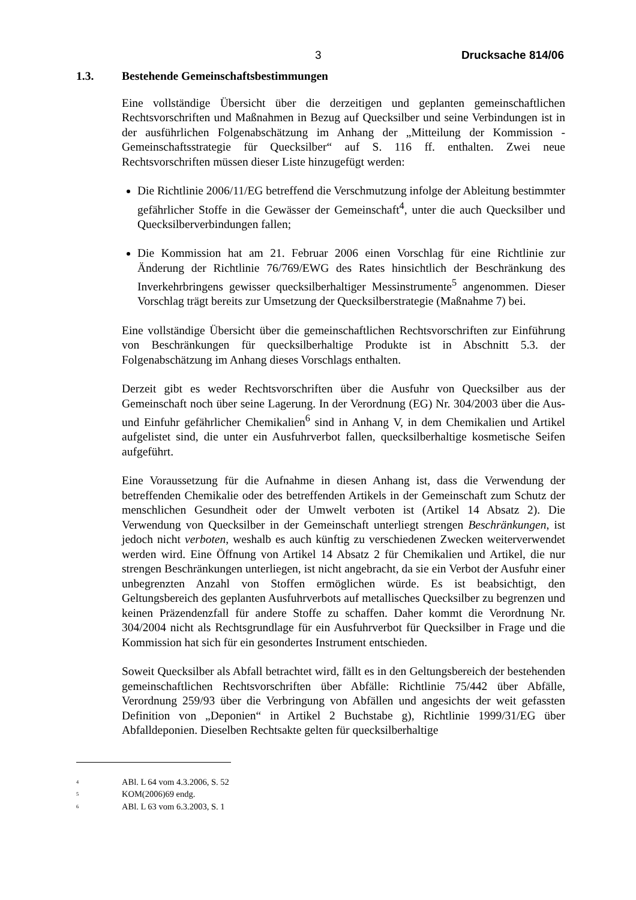3 Drucksache 814/06
1.3. Bestehende Gemeinschaftsbestimmungen
Eine vollständige Übersicht über die derzeitigen und geplanten gemeinschaftlichen Rechtsvorschriften und Maßnahmen in Bezug auf Quecksilber und seine Verbindungen ist in der ausführlichen Folgenabschätzung im Anhang der „Mitteilung der Kommission - Gemeinschaftsstrategie für Quecksilber“ auf S. 116 ff. enthalten. Zwei neue Rechtsvorschriften müssen dieser Liste hinzugefügt werden:
Die Richtlinie 2006/11/EG betreffend die Verschmutzung infolge der Ableitung bestimmter gefährlicher Stoffe in die Gewässer der Gemeinschaft<sup>4</sup>, unter die auch Quecksilber und Quecksilberverbindungen fallen;
Die Kommission hat am 21. Februar 2006 einen Vorschlag für eine Richtlinie zur Änderung der Richtlinie 76/769/EWG des Rates hinsichtlich der Beschränkung des Inverkehrbringens gewisser quecksilberhaltiger Messinstrumente<sup>5</sup> angenommen. Dieser Vorschlag trägt bereits zur Umsetzung der Quecksilberstrategie (Maßnahme 7) bei.
Eine vollständige Übersicht über die gemeinschaftlichen Rechtsvorschriften zur Einführung von Beschränkungen für quecksilberhaltige Produkte ist in Abschnitt 5.3. der Folgenabschätzung im Anhang dieses Vorschlags enthalten.
Derzeit gibt es weder Rechtsvorschriften über die Ausfuhr von Quecksilber aus der Gemeinschaft noch über seine Lagerung. In der Verordnung (EG) Nr. 304/2003 über die Aus- und Einfuhr gefährlicher Chemikalien<sup>6</sup> sind in Anhang V, in dem Chemikalien und Artikel aufgelistet sind, die unter ein Ausfuhrverbot fallen, quecksilberhaltige kosmetische Seifen aufgeführt.
Eine Voraussetzung für die Aufnahme in diesen Anhang ist, dass die Verwendung der betreffenden Chemikalie oder des betreffenden Artikels in der Gemeinschaft zum Schutz der menschlichen Gesundheit oder der Umwelt verboten ist (Artikel 14 Absatz 2). Die Verwendung von Quecksilber in der Gemeinschaft unterliegt strengen Beschränkungen, ist jedoch nicht verboten, weshalb es auch künftig zu verschiedenen Zwecken weiterverwendet werden wird. Eine Öffnung von Artikel 14 Absatz 2 für Chemikalien und Artikel, die nur strengen Beschränkungen unterliegen, ist nicht angebracht, da sie ein Verbot der Ausfuhr einer unbegrenzten Anzahl von Stoffen ermöglichen würde. Es ist beabsichtigt, den Geltungsbereich des geplanten Ausfuhrverbots auf metallisches Quecksilber zu begrenzen und keinen Präzendenzfall für andere Stoffe zu schaffen. Daher kommt die Verordnung Nr. 304/2004 nicht als Rechtsgrundlage für ein Ausfuhrverbot für Quecksilber in Frage und die Kommission hat sich für ein gesondertes Instrument entschieden.
Soweit Quecksilber als Abfall betrachtet wird, fällt es in den Geltungsbereich der bestehenden gemeinschaftlichen Rechtsvorschriften über Abfälle: Richtlinie 75/442 über Abfälle, Verordnung 259/93 über die Verbringung von Abfällen und angesichts der weit gefassten Definition von „Deponien“ in Artikel 2 Buchstabe g), Richtlinie 1999/31/EG über Abfalldeponien. Dieselben Rechtsakte gelten für quecksilberhaltige
<sup>4</sup> ABl. L 64 vom 4.3.2006, S. 52
<sup>5</sup> KOM(2006)69 endg.
<sup>6</sup> ABl. L 63 vom 6.3.2003, S. 1